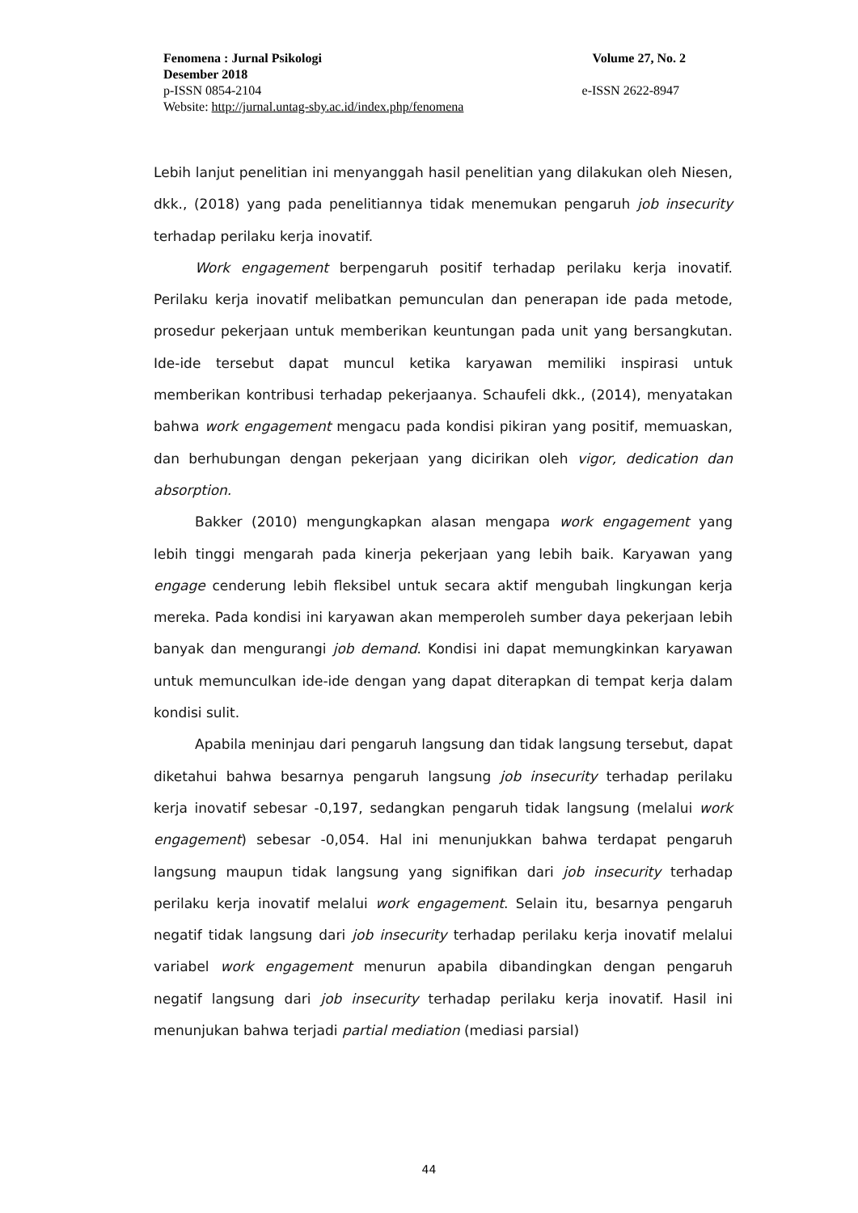Fenomena : Jurnal Psikologi Volume 27, No. 2
Desember 2018
p-ISSN 0854-2104 e-ISSN 2622-8947
Website: http://jurnal.untag-sby.ac.id/index.php/fenomena
Lebih lanjut penelitian ini menyanggah hasil penelitian yang dilakukan oleh Niesen, dkk., (2018) yang pada penelitiannya tidak menemukan pengaruh job insecurity terhadap perilaku kerja inovatif.
Work engagement berpengaruh positif terhadap perilaku kerja inovatif. Perilaku kerja inovatif melibatkan pemunculan dan penerapan ide pada metode, prosedur pekerjaan untuk memberikan keuntungan pada unit yang bersangkutan. Ide-ide tersebut dapat muncul ketika karyawan memiliki inspirasi untuk memberikan kontribusi terhadap pekerjaanya. Schaufeli dkk., (2014), menyatakan bahwa work engagement mengacu pada kondisi pikiran yang positif, memuaskan, dan berhubungan dengan pekerjaan yang dicirikan oleh vigor, dedication dan absorption.
Bakker (2010) mengungkapkan alasan mengapa work engagement yang lebih tinggi mengarah pada kinerja pekerjaan yang lebih baik. Karyawan yang engage cenderung lebih fleksibel untuk secara aktif mengubah lingkungan kerja mereka. Pada kondisi ini karyawan akan memperoleh sumber daya pekerjaan lebih banyak dan mengurangi job demand. Kondisi ini dapat memungkinkan karyawan untuk memunculkan ide-ide dengan yang dapat diterapkan di tempat kerja dalam kondisi sulit.
Apabila meninjau dari pengaruh langsung dan tidak langsung tersebut, dapat diketahui bahwa besarnya pengaruh langsung job insecurity terhadap perilaku kerja inovatif sebesar -0,197, sedangkan pengaruh tidak langsung (melalui work engagement) sebesar -0,054. Hal ini menunjukkan bahwa terdapat pengaruh langsung maupun tidak langsung yang signifikan dari job insecurity terhadap perilaku kerja inovatif melalui work engagement. Selain itu, besarnya pengaruh negatif tidak langsung dari job insecurity terhadap perilaku kerja inovatif melalui variabel work engagement menurun apabila dibandingkan dengan pengaruh negatif langsung dari job insecurity terhadap perilaku kerja inovatif. Hasil ini menunjukan bahwa terjadi partial mediation (mediasi parsial)
44